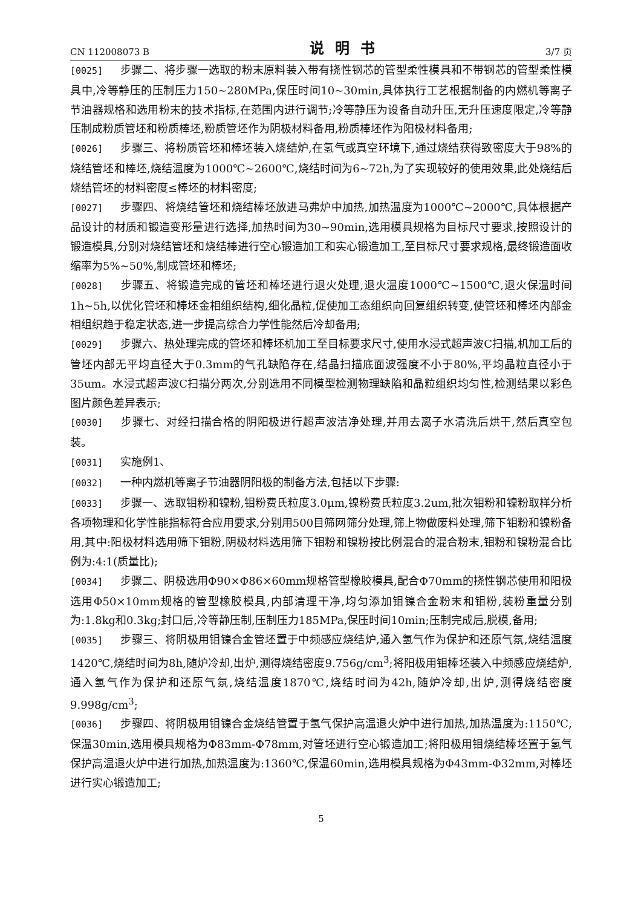CN 112008073 B 说明书 3/7 页
[0025] 步骤二、将步骤一选取的粉末原料装入带有挠性钢芯的管型柔性模具和不带钢芯的管型柔性模具中,冷等静压的压制压力150~280MPa,保压时间10~30min,具体执行工艺根据制备的内燃机等离子节油器规格和选用粉末的技术指标,在范围内进行调节;冷等静压为设备自动升压,无升压速度限定,冷等静压制成粉质管坯和粉质棒坯,粉质管坯作为阴极材料备用,粉质棒坯作为阳极材料备用;
[0026] 步骤三、将粉质管坯和棒坯装入烧结炉,在氢气或真空环境下,通过烧结获得致密度大于98%的烧结管坯和棒坯,烧结温度为1000℃~2600℃,烧结时间为6~72h,为了实现较好的使用效果,此处烧结后烧结管坯的材料密度≤棒坯的材料密度;
[0027] 步骤四、将烧结管坯和烧结棒坯放进马弗炉中加热,加热温度为1000℃~2000℃,具体根据产品设计的材质和锻造变形量进行选择,加热时间为30~90min,选用模具规格为目标尺寸要求,按照设计的锻造模具,分别对烧结管坯和烧结棒进行空心锻造加工和实心锻造加工,至目标尺寸要求规格,最终锻造面收缩率为5%~50%,制成管坯和棒坯;
[0028] 步骤五、将锻造完成的管坯和棒坯进行退火处理,退火温度1000℃~1500℃,退火保温时间1h~5h,以优化管坯和棒坯金相组织结构,细化晶粒,促使加工态组织向回复组织转变,使管坯和棒坯内部金相组织趋于稳定状态,进一步提高综合力学性能然后冷却备用;
[0029] 步骤六、热处理完成的管坯和棒坯机加工至目标要求尺寸,使用水浸式超声波C扫描,机加工后的管坯内部无平均直径大于0.3mm的气孔缺陷存在,结晶扫描底面波强度不小于80%,平均晶粒直径小于35um。水浸式超声波C扫描分两次,分别选用不同模型检测物理缺陷和晶粒组织均匀性,检测结果以彩色图片颜色差异表示;
[0030] 步骤七、对经扫描合格的阴阳极进行超声波洁净处理,并用去离子水清洗后烘干,然后真空包装。
[0031] 实施例1、
[0032] 一种内燃机等离子节油器阴阳极的制备方法,包括以下步骤:
[0033] 步骤一、选取钼粉和镍粉,钼粉费氏粒度3.0μm,镍粉费氏粒度3.2um,批次钼粉和镍粉取样分析各项物理和化学性能指标符合应用要求,分别用500目筛网筛分处理,筛上物做废料处理,筛下钼粉和镍粉备用,其中:阳极材料选用筛下钼粉,阴极材料选用筛下钼粉和镍粉按比例混合的混合粉末,钼粉和镍粉混合比例为:4:1(质量比);
[0034] 步骤二、阴极选用Φ90×Φ86×60mm规格管型橡胶模具,配合Φ70mm的挠性钢芯使用和阳极选用Φ50×10mm规格的管型橡胶模具,内部清理干净,均匀添加钼镍合金粉末和钼粉,装粉重量分别为:1.8kg和0.3kg;封口后,冷等静压制,压制压力185MPa,保压时间10min;压制完成后,脱模,备用;
[0035] 步骤三、将阴极用钼镍合金管坯置于中频感应烧结炉,通入氢气作为保护和还原气氛,烧结温度1420℃,烧结时间为8h,随炉冷却,出炉,测得烧结密度9.756g/cm<sup>3</sup>;将阳极用钼棒坯装入中频感应烧结炉,通入氢气作为保护和还原气氛,烧结温度1870℃,烧结时间为42h,随炉冷却,出炉,测得烧结密度9.998g/cm<sup>3</sup>;
[0036] 步骤四、将阴极用钼镍合金烧结管置于氢气保护高温退火炉中进行加热,加热温度为:1150℃,保温30min,选用模具规格为Φ83mm-Φ78mm,对管坯进行空心锻造加工;将阳极用钼烧结棒坯置于氢气保护高温退火炉中进行加热,加热温度为:1360℃,保温60min,选用模具规格为Φ43mm-Φ32mm,对棒坯进行实心锻造加工;
5